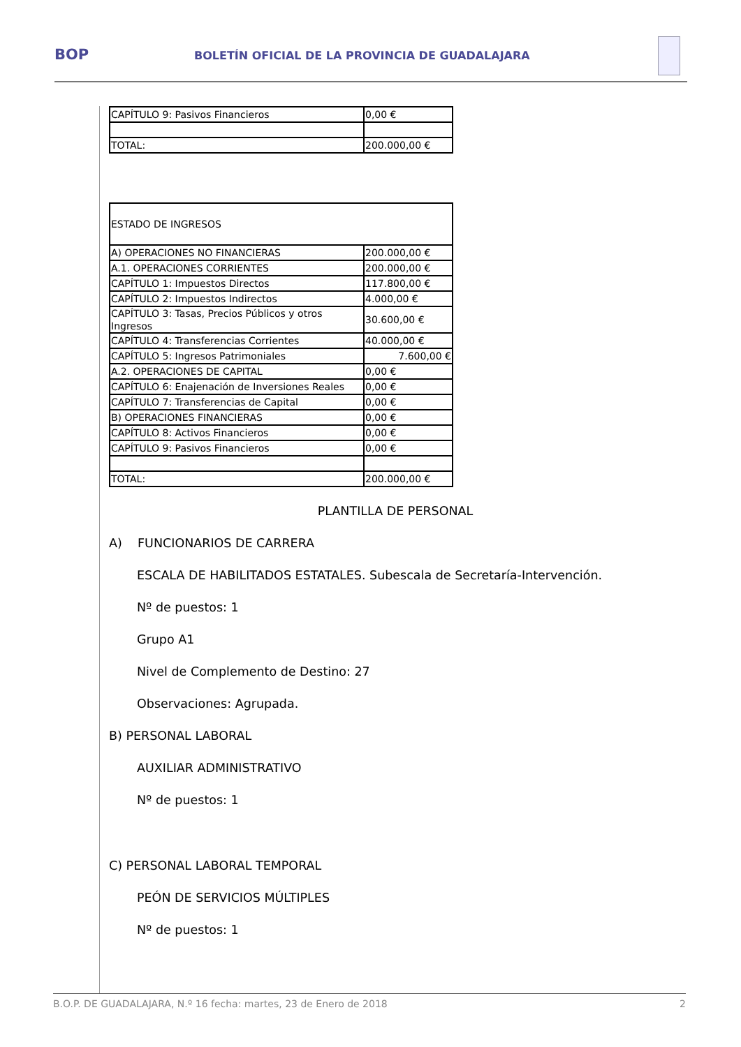BOP BOLETÍN OFICIAL DE LA PROVINCIA DE GUADALAJARA
| CAPÍTULO 9: Pasivos Financieros | 0,00 € |
| TOTAL: | 200.000,00 € |
| ESTADO DE INGRESOS | |
| A) OPERACIONES NO FINANCIERAS | 200.000,00 € |
| A.1. OPERACIONES CORRIENTES | 200.000,00 € |
| CAPÍTULO 1: Impuestos Directos | 117.800,00 € |
| CAPÍTULO 2: Impuestos Indirectos | 4.000,00 € |
| CAPÍTULO 3: Tasas, Precios Públicos y otros Ingresos | 30.600,00 € |
| CAPÍTULO 4: Transferencias Corrientes | 40.000,00 € |
| CAPÍTULO 5: Ingresos Patrimoniales | 7.600,00 € |
| A.2. OPERACIONES DE CAPITAL | 0,00 € |
| CAPÍTULO 6: Enajenación de Inversiones Reales | 0,00 € |
| CAPÍTULO 7: Transferencias de Capital | 0,00 € |
| B) OPERACIONES FINANCIERAS | 0,00 € |
| CAPÍTULO 8: Activos Financieros | 0,00 € |
| CAPÍTULO 9: Pasivos Financieros | 0,00 € |
| TOTAL: | 200.000,00 € |
PLANTILLA DE PERSONAL
A) FUNCIONARIOS DE CARRERA
ESCALA DE HABILITADOS ESTATALES. Subescala de Secretaría-Intervención.
Nº de puestos: 1
Grupo A1
Nivel de Complemento de Destino: 27
Observaciones: Agrupada.
B) PERSONAL LABORAL
AUXILIAR ADMINISTRATIVO
Nº de puestos: 1
C) PERSONAL LABORAL TEMPORAL
PEÓN DE SERVICIOS MÚLTIPLES
Nº de puestos: 1
B.O.P. DE GUADALAJARA, N.º 16 fecha: martes, 23 de Enero de 2018 2